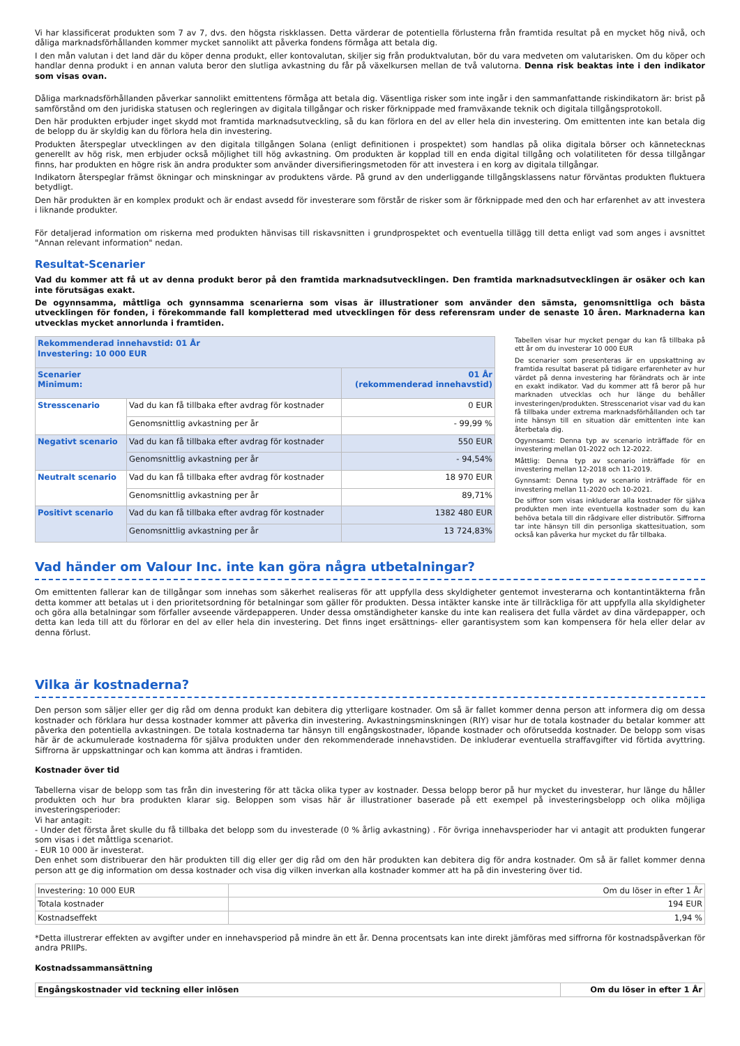Vi har klassificerat produkten som 7 av 7, dvs. den högsta riskklassen. Detta värderar de potentiella förlusterna från framtida resultat på en mycket hög nivå, och dåliga marknadsförhållanden kommer mycket sannolikt att påverka fondens förmåga att betala dig.
I den mån valutan i det land där du köper denna produkt, eller kontovalutan, skiljer sig från produktvalutan, bör du vara medveten om valutarisken. Om du köper och handlar denna produkt i en annan valuta beror den slutliga avkastning du får på växelkursen mellan de två valutorna. Denna risk beaktas inte i den indikator som visas ovan.
Dåliga marknadsförhållanden påverkar sannolikt emittentens förmåga att betala dig. Väsentliga risker som inte ingår i den sammanfattande riskindikatorn är: brist på samförstånd om den juridiska statusen och regleringen av digitala tillgångar och risker förknippade med framväxande teknik och digitala tillgångsprotokoll.
Den här produkten erbjuder inget skydd mot framtida marknadsutveckling, så du kan förlora en del av eller hela din investering. Om emittenten inte kan betala dig de belopp du är skyldig kan du förlora hela din investering.
Produkten återspeglar utvecklingen av den digitala tillgången Solana (enligt definitionen i prospektet) som handlas på olika digitala börser och kännetecknas generellt av hög risk, men erbjuder också möjlighet till hög avkastning. Om produkten är kopplad till en enda digital tillgång och volatiliteten för dessa tillgångar finns, har produkten en högre risk än andra produkter som använder diversifieringsmetoden för att investera i en korg av digitala tillgångar.
Indikatorn återspeglar främst ökningar och minskningar av produktens värde. På grund av den underliggande tillgångsklassens natur förväntas produkten fluktuera betydligt.
Den här produkten är en komplex produkt och är endast avsedd för investerare som förstår de risker som är förknippade med den och har erfarenhet av att investera i liknande produkter.
För detaljerad information om riskerna med produkten hänvisas till riskavsnitten i grundprospektet och eventuella tillägg till detta enligt vad som anges i avsnittet "Annan relevant information" nedan.
Resultat-Scenarier
Vad du kommer att få ut av denna produkt beror på den framtida marknadsutvecklingen. Den framtida marknadsutvecklingen är osäker och kan inte förutsägas exakt.
De ogynnsamma, måttliga och gynnsamma scenarierna som visas är illustrationer som använder den sämsta, genomsnittliga och bästa utvecklingen för fonden, i förekommande fall kompletterad med utvecklingen för dess referensram under de senaste 10 åren. Marknaderna kan utvecklas mycket annorlunda i framtiden.
| Rekommenderad innehavstid: 01 År Investering: 10 000 EUR | | |
| Scenarier Minimum: | | 01 År (rekommenderad innehavstid) |
| Stresscenario | Vad du kan få tillbaka efter avdrag för kostnader | 0 EUR |
| | Genomsnittlig avkastning per år | - 99,99 % |
| Negativt scenario | Vad du kan få tillbaka efter avdrag för kostnader | 550 EUR |
| | Genomsnittlig avkastning per år | - 94,54% |
| Neutralt scenario | Vad du kan få tillbaka efter avdrag för kostnader | 18 970 EUR |
| | Genomsnittlig avkastning per år | 89,71% |
| Positivt scenario | Vad du kan få tillbaka efter avdrag för kostnader | 1382 480 EUR |
| | Genomsnittlig avkastning per år | 13 724,83% |
Tabellen visar hur mycket pengar du kan få tillbaka på ett år om du investerar 10 000 EUR
De scenarier som presenteras är en uppskattning av framtida resultat baserat på tidigare erfarenheter av hur värdet på denna investering har förändrats och är inte en exakt indikator. Vad du kommer att få beror på hur marknaden utvecklas och hur länge du behåller investeringen/produkten. Stresscenariot visar vad du kan få tillbaka under extrema marknadsförhållanden och tar inte hänsyn till en situation där emittenten inte kan återbetala dig.
Ogynnsamt: Denna typ av scenario inträffade för en investering mellan 01-2022 och 12-2022.
Måttlig: Denna typ av scenario inträffade för en investering mellan 12-2018 och 11-2019.
Gynnsamt: Denna typ av scenario inträffade för en investering mellan 11-2020 och 10-2021.
De siffror som visas inkluderar alla kostnader för själva produkten men inte eventuella kostnader som du kan behöva betala till din rådgivare eller distributör. Siffrorna tar inte hänsyn till din personliga skattesituation, som också kan påverka hur mycket du får tillbaka.
Vad händer om Valour Inc. inte kan göra några utbetalningar?
Om emittenten fallerar kan de tillgångar som innehas som säkerhet realiseras för att uppfylla dess skyldigheter gentemot investerarna och kontantintäkterna från detta kommer att betalas ut i den prioritetsordning för betalningar som gäller för produkten. Dessa intäkter kanske inte är tillräckliga för att uppfylla alla skyldigheter och göra alla betalningar som förfaller avseende värdepapperen. Under dessa omständigheter kanske du inte kan realisera det fulla värdet av dina värdepapper, och detta kan leda till att du förlorar en del av eller hela din investering. Det finns inget ersättnings- eller garantisystem som kan kompensera för hela eller delar av denna förlust.
Vilka är kostnaderna?
Den person som säljer eller ger dig råd om denna produkt kan debitera dig ytterligare kostnader. Om så är fallet kommer denna person att informera dig om dessa kostnader och förklara hur dessa kostnader kommer att påverka din investering. Avkastningsminskningen (RIY) visar hur de totala kostnader du betalar kommer att påverka den potentiella avkastningen. De totala kostnaderna tar hänsyn till engångskostnader, löpande kostnader och oförutsedda kostnader. De belopp som visas här är de ackumulerade kostnaderna för själva produkten under den rekommenderade innehavstiden. De inkluderar eventuella straffavgifter vid förtida avyttring. Siffrorna är uppskattningar och kan komma att ändras i framtiden.
Kostnader över tid
Tabellerna visar de belopp som tas från din investering för att täcka olika typer av kostnader. Dessa belopp beror på hur mycket du investerar, hur länge du håller produkten och hur bra produkten klarar sig. Beloppen som visas här är illustrationer baserade på ett exempel på investeringsbelopp och olika möjliga investeringsperioder:
Vi har antagit:
- Under det första året skulle du få tillbaka det belopp som du investerade (0 % årlig avkastning) . För övriga innehavsperioder har vi antagit att produkten fungerar som visas i det måttliga scenariot.
- EUR 10 000 är investerat.
Den enhet som distribuerar den här produkten till dig eller ger dig råd om den här produkten kan debitera dig för andra kostnader. Om så är fallet kommer denna person att ge dig information om dessa kostnader och visa dig vilken inverkan alla kostnader kommer att ha på din investering över tid.
| Investering: 10 000 EUR | Om du löser in efter 1 År |
| Totala kostnader | 194 EUR |
| Kostnadseffekt | 1,94 % |
*Detta illustrerar effekten av avgifter under en innehavsperiod på mindre än ett år. Denna procentsats kan inte direkt jämföras med siffrorna för kostnadspåverkan för andra PRIIPs.
Kostnadssammansättning
| Engångskostnader vid teckning eller inlösen | Om du löser in efter 1 År |
| --- | --- |